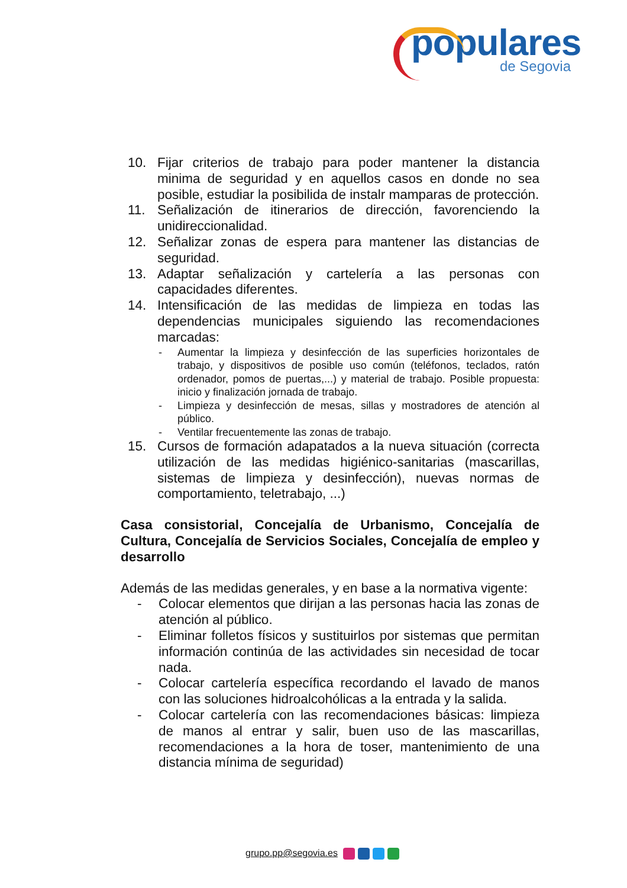populares
de Segovia
10. Fijar criterios de trabajo para poder mantener la distancia minima de seguridad y en aquellos casos en donde no sea posible, estudiar la posibilida de instalr mamparas de protección.
11. Señalización de itinerarios de dirección, favorenciendo la unidireccionalidad.
12. Señalizar zonas de espera para mantener las distancias de seguridad.
13. Adaptar señalización y cartelería a las personas con capacidades diferentes.
14. Intensificación de las medidas de limpieza en todas las dependencias municipales siguiendo las recomendaciones marcadas:
- Aumentar la limpieza y desinfección de las superficies horizontales de trabajo, y dispositivos de posible uso común (teléfonos, teclados, ratón ordenador, pomos de puertas,...) y material de trabajo. Posible propuesta: inicio y finalización jornada de trabajo.
- Limpieza y desinfección de mesas, sillas y mostradores de atención al público.
- Ventilar frecuentemente las zonas de trabajo.
15. Cursos de formación adapatados a la nueva situación (correcta utilización de las medidas higiénico-sanitarias (mascarillas, sistemas de limpieza y desinfección), nuevas normas de comportamiento, teletrabajo, ...)
Casa consistorial, Concejalía de Urbanismo, Concejalía de Cultura, Concejalía de Servicios Sociales, Concejalía de empleo y desarrollo
Además de las medidas generales, y en base a la normativa vigente:
- Colocar elementos que dirijan a las personas hacia las zonas de atención al público.
- Eliminar folletos físicos y sustituirlos por sistemas que permitan información continúa de las actividades sin necesidad de tocar nada.
- Colocar cartelería específica recordando el lavado de manos con las soluciones hidroalcohólicas a la entrada y la salida.
- Colocar cartelería con las recomendaciones básicas: limpieza de manos al entrar y salir, buen uso de las mascarillas, recomendaciones a la hora de toser, mantenimiento de una distancia mínima de seguridad)
grupo.pp@segovia.es